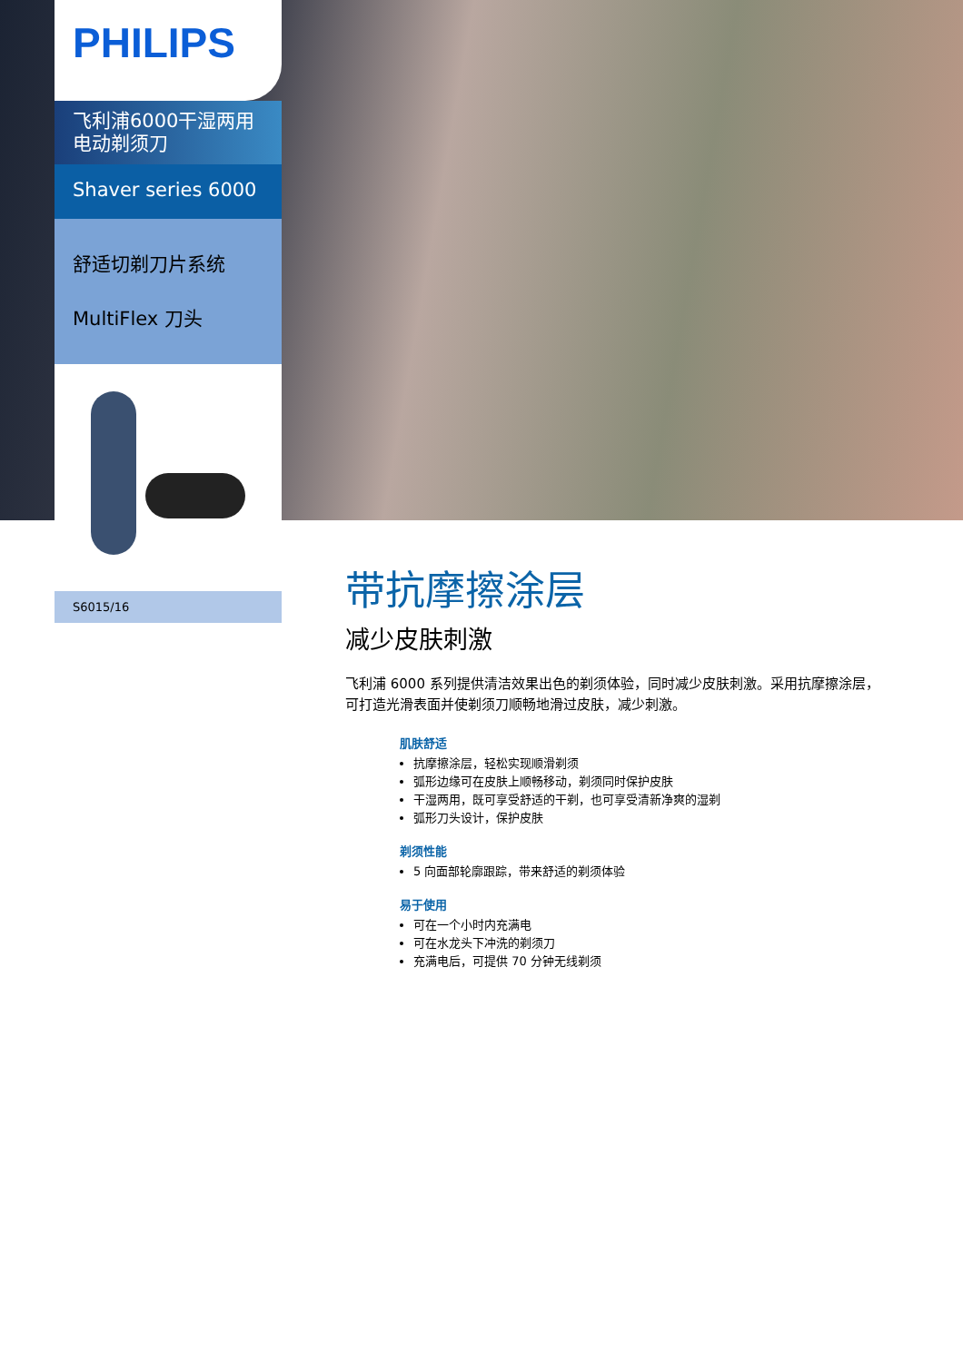PHILIPS
飞利浦6000干湿两用
电动剃须刀
Shaver series 6000
舒适切剃刀片系统
MultiFlex 刀头
S6015/16
带抗摩擦涂层
减少皮肤刺激
飞利浦 6000 系列提供清洁效果出色的剃须体验，同时减少皮肤刺激。采用抗摩擦涂层，可打造光滑表面并使剃须刀顺畅地滑过皮肤，减少刺激。
肌肤舒适
抗摩擦涂层，轻松实现顺滑剃须
弧形边缘可在皮肤上顺畅移动，剃须同时保护皮肤
干湿两用，既可享受舒适的干剃，也可享受清新净爽的湿剃
弧形刀头设计，保护皮肤
剃须性能
5 向面部轮廓跟踪，带来舒适的剃须体验
易于使用
可在一个小时内充满电
可在水龙头下冲洗的剃须刀
充满电后，可提供 70 分钟无线剃须